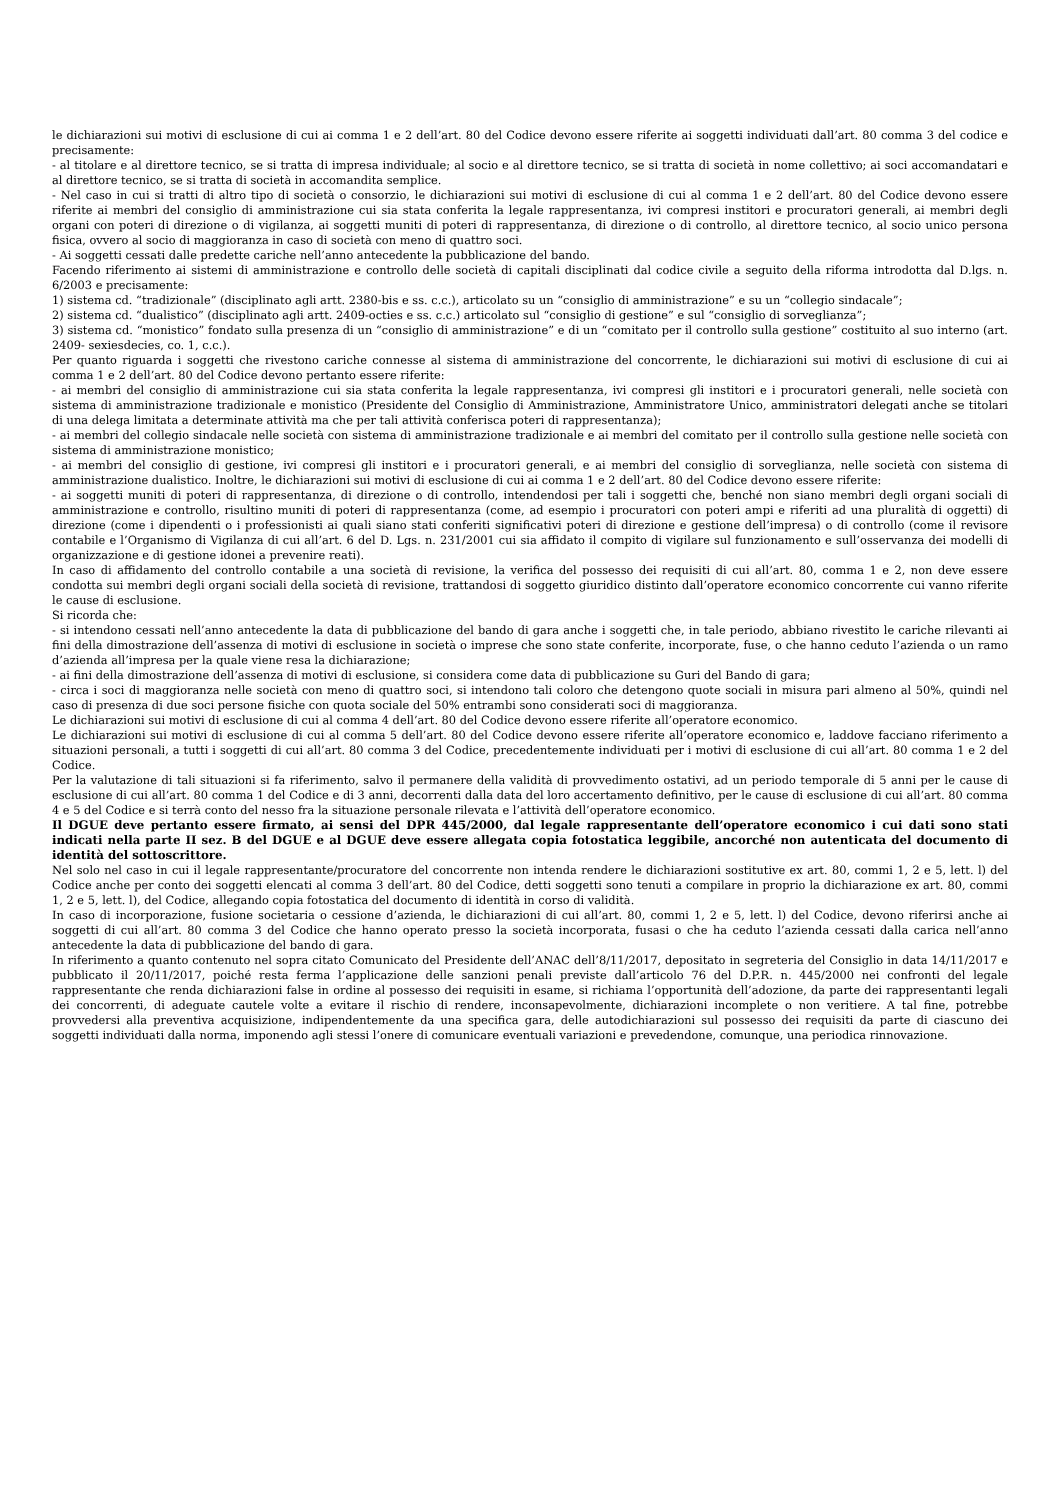le dichiarazioni sui motivi di esclusione di cui ai comma 1 e 2 dell’art. 80 del Codice devono essere riferite ai soggetti individuati dall’art. 80 comma 3 del codice e precisamente:
- al titolare e al direttore tecnico, se si tratta di impresa individuale; al socio e al direttore tecnico, se si tratta di società in nome collettivo; ai soci accomandatari e al direttore tecnico, se si tratta di società in accomandita semplice.
- Nel caso in cui si tratti di altro tipo di società o consorzio, le dichiarazioni sui motivi di esclusione di cui al comma 1 e 2 dell’art. 80 del Codice devono essere riferite ai membri del consiglio di amministrazione cui sia stata conferita la legale rappresentanza, ivi compresi institori e procuratori generali, ai membri degli organi con poteri di direzione o di vigilanza, ai soggetti muniti di poteri di rappresentanza, di direzione o di controllo, al direttore tecnico, al socio unico persona fisica, ovvero al socio di maggioranza in caso di società con meno di quattro soci.
- Ai soggetti cessati dalle predette cariche nell’anno antecedente la pubblicazione del bando.
Facendo riferimento ai sistemi di amministrazione e controllo delle società di capitali disciplinati dal codice civile a seguito della riforma introdotta dal D.lgs. n. 6/2003 e precisamente:
1) sistema cd. “tradizionale” (disciplinato agli artt. 2380-bis e ss. c.c.), articolato su un “consiglio di amministrazione” e su un “collegio sindacale”;
2) sistema cd. “dualistico” (disciplinato agli artt. 2409-octies e ss. c.c.) articolato sul “consiglio di gestione” e sul “consiglio di sorveglianza”;
3) sistema cd. “monistico” fondato sulla presenza di un “consiglio di amministrazione” e di un “comitato per il controllo sulla gestione” costituito al suo interno (art. 2409- sexiesdecies, co. 1, c.c.).
Per quanto riguarda i soggetti che rivestono cariche connesse al sistema di amministrazione del concorrente, le dichiarazioni sui motivi di esclusione di cui ai comma 1 e 2 dell’art. 80 del Codice devono pertanto essere riferite:
- ai membri del consiglio di amministrazione cui sia stata conferita la legale rappresentanza, ivi compresi gli institori e i procuratori generali, nelle società con sistema di amministrazione tradizionale e monistico (Presidente del Consiglio di Amministrazione, Amministratore Unico, amministratori delegati anche se titolari di una delega limitata a determinate attività ma che per tali attività conferisca poteri di rappresentanza);
- ai membri del collegio sindacale nelle società con sistema di amministrazione tradizionale e ai membri del comitato per il controllo sulla gestione nelle società con sistema di amministrazione monistico;
- ai membri del consiglio di gestione, ivi compresi gli institori e i procuratori generali, e ai membri del consiglio di sorveglianza, nelle società con sistema di amministrazione dualistico. Inoltre, le dichiarazioni sui motivi di esclusione di cui ai comma 1 e 2 dell’art. 80 del Codice devono essere riferite:
- ai soggetti muniti di poteri di rappresentanza, di direzione o di controllo, intendendosi per tali i soggetti che, benché non siano membri degli organi sociali di amministrazione e controllo, risultino muniti di poteri di rappresentanza (come, ad esempio i procuratori con poteri ampi e riferiti ad una pluralità di oggetti) di direzione (come i dipendenti o i professionisti ai quali siano stati conferiti significativi poteri di direzione e gestione dell’impresa) o di controllo (come il revisore contabile e l’Organismo di Vigilanza di cui all’art. 6 del D. Lgs. n. 231/2001 cui sia affidato il compito di vigilare sul funzionamento e sull’osservanza dei modelli di organizzazione e di gestione idonei a prevenire reati).
In caso di affidamento del controllo contabile a una società di revisione, la verifica del possesso dei requisiti di cui all’art. 80, comma 1 e 2, non deve essere condotta sui membri degli organi sociali della società di revisione, trattandosi di soggetto giuridico distinto dall’operatore economico concorrente cui vanno riferite le cause di esclusione.
Si ricorda che:
- si intendono cessati nell’anno antecedente la data di pubblicazione del bando di gara anche i soggetti che, in tale periodo, abbiano rivestito le cariche rilevanti ai fini della dimostrazione dell’assenza di motivi di esclusione in società o imprese che sono state conferite, incorporate, fuse, o che hanno ceduto l’azienda o un ramo d’azienda all’impresa per la quale viene resa la dichiarazione;
- ai fini della dimostrazione dell’assenza di motivi di esclusione, si considera come data di pubblicazione su Guri del Bando di gara;
- circa i soci di maggioranza nelle società con meno di quattro soci, si intendono tali coloro che detengono quote sociali in misura pari almeno al 50%, quindi nel caso di presenza di due soci persone fisiche con quota sociale del 50% entrambi sono considerati soci di maggioranza.
Le dichiarazioni sui motivi di esclusione di cui al comma 4 dell’art. 80 del Codice devono essere riferite all’operatore economico.
Le dichiarazioni sui motivi di esclusione di cui al comma 5 dell’art. 80 del Codice devono essere riferite all’operatore economico e, laddove facciano riferimento a situazioni personali, a tutti i soggetti di cui all’art. 80 comma 3 del Codice, precedentemente individuati per i motivi di esclusione di cui all’art. 80 comma 1 e 2 del Codice.
Per la valutazione di tali situazioni si fa riferimento, salvo il permanere della validità di provvedimento ostativi, ad un periodo temporale di 5 anni per le cause di esclusione di cui all’art. 80 comma 1 del Codice e di 3 anni, decorrenti dalla data del loro accertamento definitivo, per le cause di esclusione di cui all’art. 80 comma 4 e 5 del Codice e si terrà conto del nesso fra la situazione personale rilevata e l’attività dell’operatore economico.
Il DGUE deve pertanto essere firmato, ai sensi del DPR 445/2000, dal legale rappresentante dell’operatore economico i cui dati sono stati indicati nella parte II sez. B del DGUE e al DGUE deve essere allegata copia fotostatica leggibile, ancorché non autenticata del documento di identità del sottoscrittore.
Nel solo nel caso in cui il legale rappresentante/procuratore del concorrente non intenda rendere le dichiarazioni sostitutive ex art. 80, commi 1, 2 e 5, lett. l) del Codice anche per conto dei soggetti elencati al comma 3 dell’art. 80 del Codice, detti soggetti sono tenuti a compilare in proprio la dichiarazione ex art. 80, commi 1, 2 e 5, lett. l), del Codice, allegando copia fotostatica del documento di identità in corso di validità.
In caso di incorporazione, fusione societaria o cessione d’azienda, le dichiarazioni di cui all’art. 80, commi 1, 2 e 5, lett. l) del Codice, devono riferirsi anche ai soggetti di cui all’art. 80 comma 3 del Codice che hanno operato presso la società incorporata, fusasi o che ha ceduto l’azienda cessati dalla carica nell’anno antecedente la data di pubblicazione del bando di gara.
In riferimento a quanto contenuto nel sopra citato Comunicato del Presidente dell’ANAC dell’8/11/2017, depositato in segreteria del Consiglio in data 14/11/2017 e pubblicato il 20/11/2017, poiché resta ferma l’applicazione delle sanzioni penali previste dall’articolo 76 del D.P.R. n. 445/2000 nei confronti del legale rappresentante che renda dichiarazioni false in ordine al possesso dei requisiti in esame, si richiama l’opportunità dell’adozione, da parte dei rappresentanti legali dei concorrenti, di adeguate cautele volte a evitare il rischio di rendere, inconsapevolmente, dichiarazioni incomplete o non veritiere. A tal fine, potrebbe provvedersi alla preventiva acquisizione, indipendentemente da una specifica gara, delle autodichiarazioni sul possesso dei requisiti da parte di ciascuno dei soggetti individuati dalla norma, imponendo agli stessi l’onere di comunicare eventuali variazioni e prevedendone, comunque, una periodica rinnovazione.